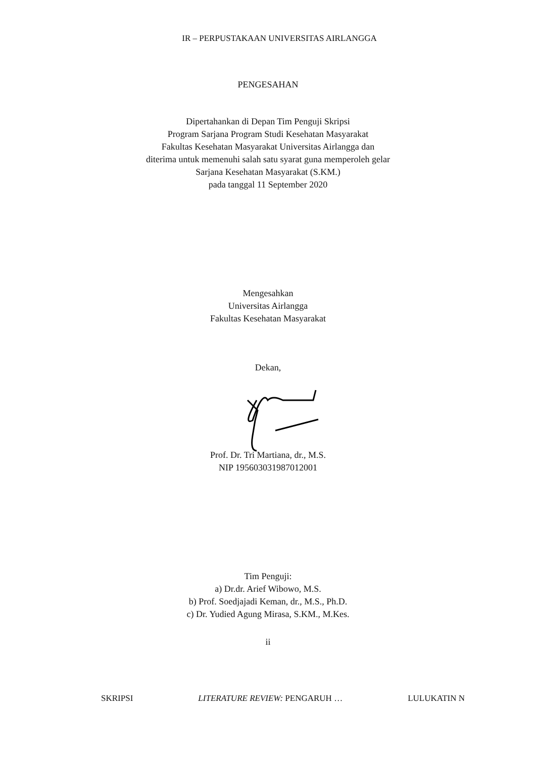IR – PERPUSTAKAAN UNIVERSITAS AIRLANGGA
PENGESAHAN
Dipertahankan di Depan Tim Penguji Skripsi
Program Sarjana Program Studi Kesehatan Masyarakat
Fakultas Kesehatan Masyarakat Universitas Airlangga dan
diterima untuk memenuhi salah satu syarat guna memperoleh gelar
Sarjana Kesehatan Masyarakat (S.KM.)
pada tanggal 11 September 2020
Mengesahkan
Universitas Airlangga
Fakultas Kesehatan Masyarakat
Dekan,
Prof. Dr. Tri Martiana, dr., M.S.
NIP 195603031987012001
Tim Penguji:
a) Dr.dr. Arief Wibowo, M.S.
b) Prof. Soedjajadi Keman, dr., M.S., Ph.D.
c) Dr. Yudied Agung Mirasa, S.KM., M.Kes.
ii
SKRIPSI LITERATURE REVIEW: PENGARUH … LULUKATIN N